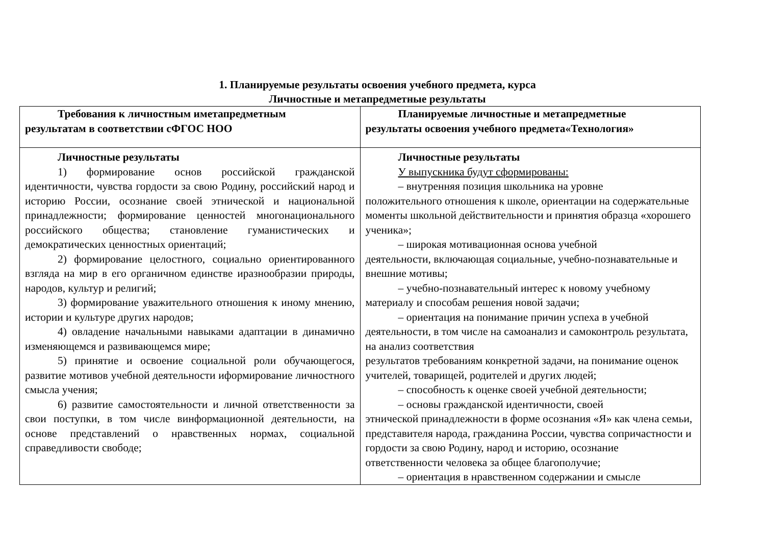1. Планируемые результаты освоения учебного предмета, курса
Личностные и метапредметные результаты
| Требования к личностным иметапредметным результатам в соответствии сФГОС НОО | Планируемые личностные и метапредметные результаты освоения учебного предмета«Технология» |
| --- | --- |
| Личностные результаты 1) формирование основ российской гражданской идентичности, чувства гордости за свою Родину, российский народ и историю России, осознание своей этнической и национальной принадлежности; формирование ценностей многонационального российского общества; становление гуманистических и демократических ценностных ориентаций; 2) формирование целостного, социально ориентированного взгляда на мир в его органичном единстве иразнообразии природы, народов, культур и религий; 3) формирование уважительного отношения к иному мнению, истории и культуре других народов; 4) овладение начальными навыками адаптации в динамично изменяющемся и развивающемся мире; 5) принятие и освоение социальной роли обучающегося, развитие мотивов учебной деятельности иформирование личностного смысла учения; 6) развитие самостоятельности и личной ответственности за свои поступки, в том числе винформационной деятельности, на основе представлений о нравственных нормах, социальной справедливости свободе; | Личностные результаты У выпускника будут сформированы: – внутренняя позиция школьника на уровне положительного отношения к школе, ориентации на содержательные моменты школьной действительности и принятия образца «хорошего ученика»; – широкая мотивационная основа учебной деятельности, включающая социальные, учебно-познавательные и внешние мотивы; – учебно-познавательный интерес к новому учебному материалу и способам решения новой задачи; – ориентация на понимание причин успеха в учебной деятельности, в том числе на самоанализ и самоконтроль результата, на анализ соответствия результатов требованиям конкретной задачи, на понимание оценок учителей, товарищей, родителей и других людей; – способность к оценке своей учебной деятельности; – основы гражданской идентичности, своей этнической принадлежности в форме осознания «Я» как члена семьи, представителя народа, гражданина России, чувства сопричастности и гордости за свою Родину, народ и историю, осознание ответственности человека за общее благополучие; – ориентация в нравственном содержании и смысле |